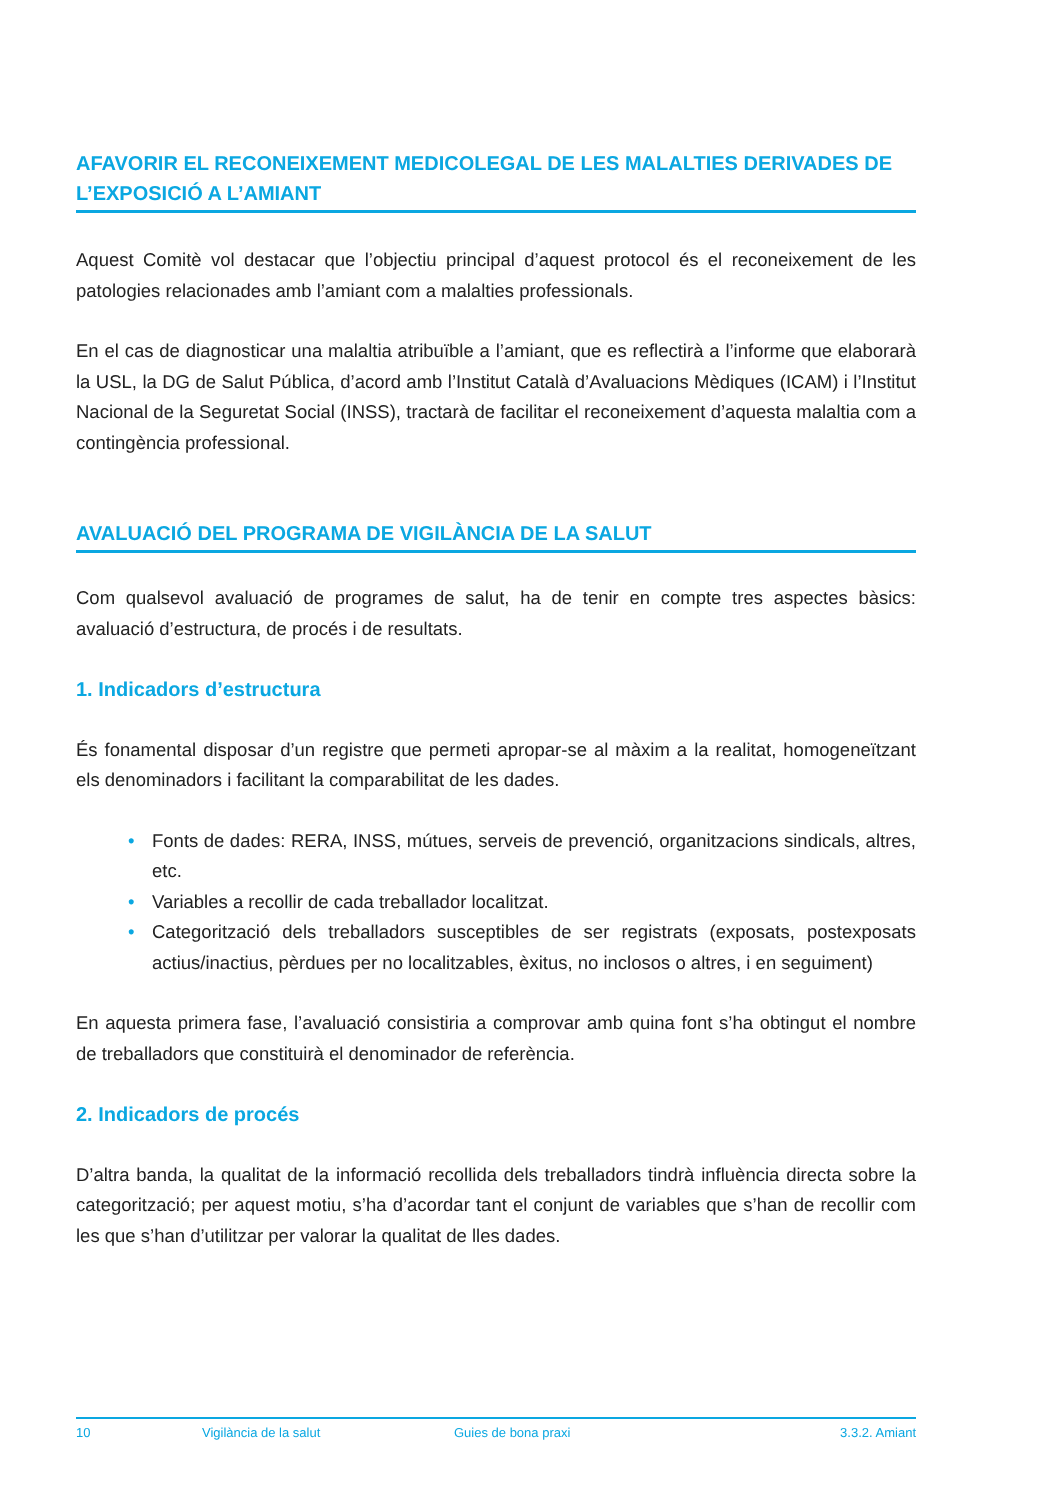AFAVORIR EL RECONEIXEMENT MEDICOLEGAL DE LES MALALTIES DERIVADES DE L’EXPOSICIÓ A L’AMIANT
Aquest Comitè vol destacar que l’objectiu principal d’aquest protocol és el reconeixement de les patologies relacionades amb l’amiant com a malalties professionals.
En el cas de diagnosticar una malaltia atribuïble a l’amiant, que es reflectirà a l’informe que elaborarà la USL, la DG de Salut Pública, d’acord amb l’Institut Català d’Avaluacions Mèdiques (ICAM) i l’Institut Nacional de la Seguretat Social (INSS), tractarà de facilitar el reconeixement d’aquesta malaltia com a contingència professional.
AVALUACIÓ DEL PROGRAMA DE VIGILÀNCIA DE LA SALUT
Com qualsevol avaluació de programes de salut, ha de tenir en compte tres aspectes bàsics: avaluació d’estructura, de procés i de resultats.
1. Indicadors d’estructura
És fonamental disposar d’un registre que permeti apropar-se al màxim a la realitat, homogeneïtzant els denominadors i facilitant la comparabilitat de les dades.
• Fonts de dades: RERA, INSS, mútues, serveis de prevenció, organitzacions sindicals, altres, etc.
• Variables a recollir de cada treballador localitzat.
• Categorització dels treballadors susceptibles de ser registrats (exposats, postexposats actius/inactius, pèrdues per no localitzables, èxitus, no inclosos o altres, i en seguiment)
En aquesta primera fase, l’avaluació consistiria a comprovar amb quina font s’ha obtingut el nombre de treballadors que constituirà el denominador de referència.
2. Indicadors de procés
D’altra banda, la qualitat de la informació recollida dels treballadors tindrà influència directa sobre la categorització; per aquest motiu, s’ha d’acordar tant el conjunt de variables que s’han de recollir com les que s’han d’utilitzar per valorar la qualitat de lles dades.
10 Vigilància de la salut Guies de bona praxi 3.3.2. Amiant